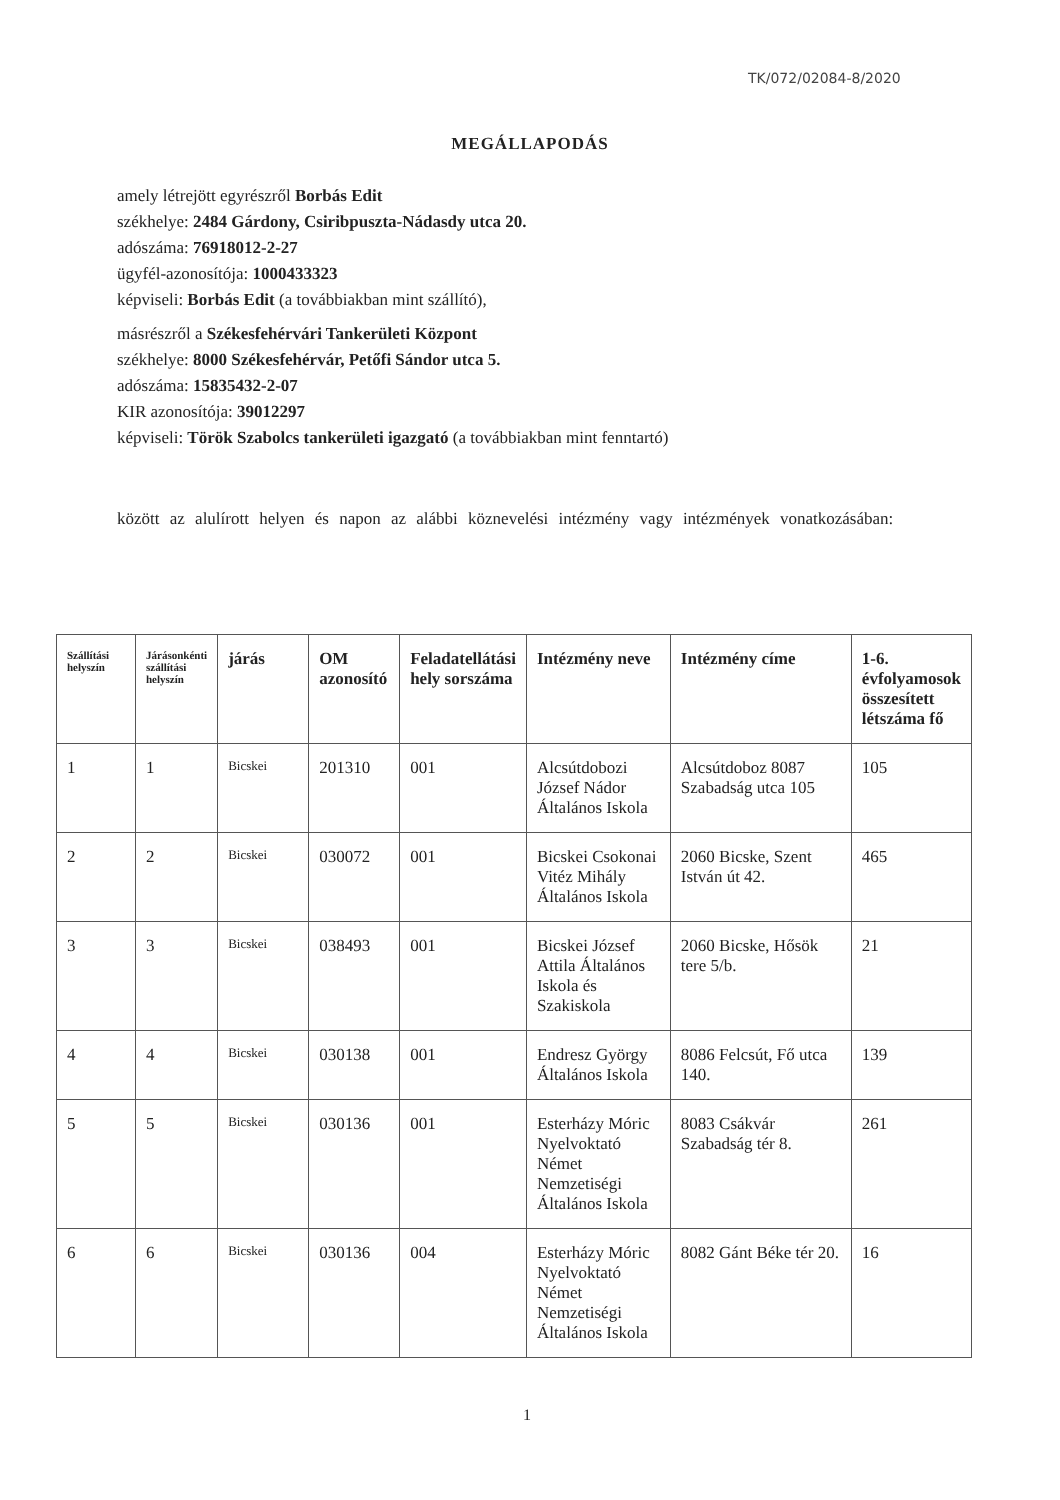TK/072/02084-8/2020
MEGÁLLAPODÁS
amely létrejött egyrészről Borbás Edit
székhelye: 2484 Gárdony, Csiribpuszta-Nádasdy utca 20.
adószáma: 76918012-2-27
ügyfél-azonosítója: 1000433323
képviseli: Borbás Edit (a továbbiakban mint szállító),
másrészről a Székesfehérvári Tankerületi Központ
székhelye: 8000 Székesfehérvár, Petőfi Sándor utca 5.
adószáma: 15835432-2-07
KIR azonosítója: 39012297
képviseli: Török Szabolcs tankerületi igazgató (a továbbiakban mint fenntartó)
között az alulírott helyen és napon az alábbi köznevelési intézmény vagy intézmények vonatkozásában:
| Szállítási helyszín | Járásonkénti szállítási helyszín | járás | OM azonosító | Feladatellátási hely sorszáma | Intézmény neve | Intézmény címe | 1-6. évfolyamosok összesített létszáma fő |
| --- | --- | --- | --- | --- | --- | --- | --- |
| 1 | 1 | Bicskei | 201310 | 001 | Alcsútdobozi József Nádor Általános Iskola | Alcsútdoboz 8087 Szabadság utca 105 | 105 |
| 2 | 2 | Bicskei | 030072 | 001 | Bicskei Csokonai Vitéz Mihály Általános Iskola | 2060 Bicske, Szent István út 42. | 465 |
| 3 | 3 | Bicskei | 038493 | 001 | Bicskei József Attila Általános Iskola és Szakiskola | 2060 Bicske, Hősök tere 5/b. | 21 |
| 4 | 4 | Bicskei | 030138 | 001 | Endresz György Általános Iskola | 8086 Felcsút, Fő utca 140. | 139 |
| 5 | 5 | Bicskei | 030136 | 001 | Esterházy Móric Nyelvoktató Német Nemzetiségi Általános Iskola | 8083 Csákvár Szabadság tér 8. | 261 |
| 6 | 6 | Bicskei | 030136 | 004 | Esterházy Móric Nyelvoktató Német Nemzetiségi Általános Iskola | 8082 Gánt Béke tér 20. | 16 |
1